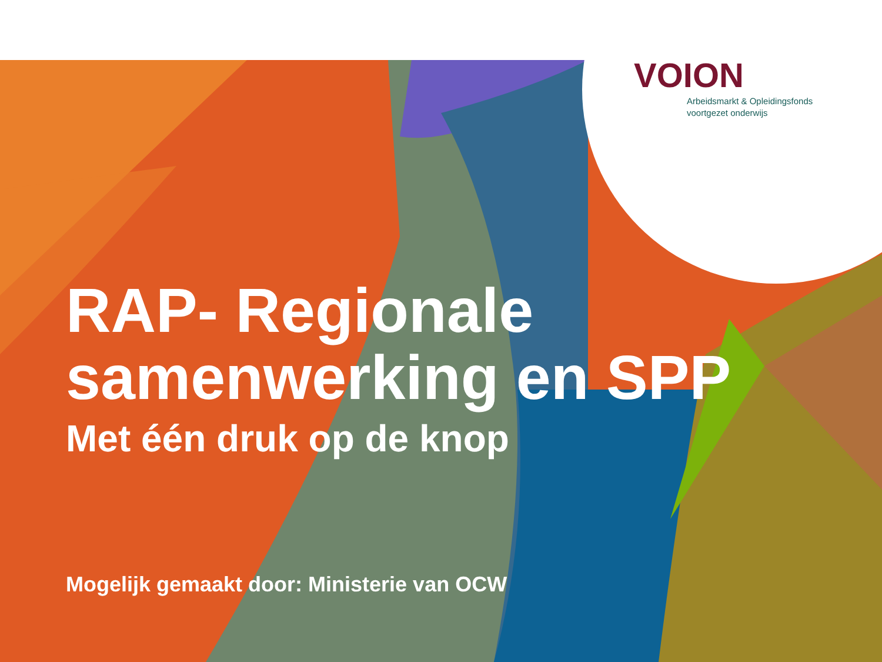VOION
Arbeidsmarkt & Opleidingsfonds
voortgezet onderwijs
RAP- Regionale
samenwerking en SPP
Met één druk op de knop
Mogelijk gemaakt door: Ministerie van OCW